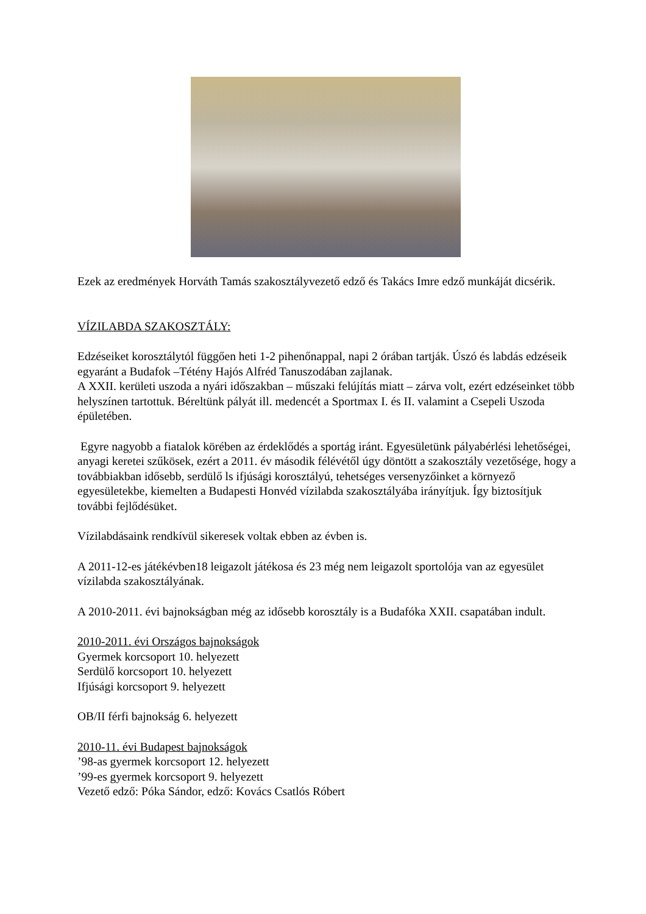Ezek az eredmények Horváth Tamás szakosztályvezető edző és Takács Imre edző munkáját dicsérik.
VÍZILABDA SZAKOSZTÁLY:
Edzéseiket korosztálytól függően heti 1-2 pihenőnappal, napi 2 órában tartják. Úszó és labdás edzéseik egyaránt a Budafok –Tétény Hajós Alfréd Tanuszodában zajlanak.
A XXII. kerületi uszoda a nyári időszakban – műszaki felújítás miatt – zárva volt, ezért edzéseinket több helyszínen tartottuk. Béreltünk pályát ill. medencét a Sportmax I. és II. valamint a Csepeli Uszoda épületében.
Egyre nagyobb a fiatalok körében az érdeklődés a sportág iránt. Egyesületünk pályabérlési lehetőségei, anyagi keretei szűkösek, ezért a 2011. év második félévétől úgy döntött a szakosztály vezetősége, hogy a továbbiakban idősebb, serdülő ls ifjúsági korosztályú, tehetséges versenyzőinket a környező egyesületekbe, kiemelten a Budapesti Honvéd vízilabda szakosztályába irányítjuk. Így biztosítjuk további fejlődésüket.
Vízilabdásaink rendkívül sikeresek voltak ebben az évben is.
A 2011-12-es játékévben18 leigazolt játékosa és 23 még nem leigazolt sportolója van az egyesület vízilabda szakosztályának.
A 2010-2011. évi bajnokságban még az idősebb korosztály is a Budafóka XXII. csapatában indult.
2010-2011. évi Országos bajnokságok
Gyermek korcsoport 10. helyezett
Serdülő korcsoport 10. helyezett
Ifjúsági korcsoport 9. helyezett
OB/II férfi bajnokság 6. helyezett
2010-11. évi Budapest bajnokságok
’98-as gyermek korcsoport 12. helyezett
’99-es gyermek korcsoport 9. helyezett
Vezető edző: Póka Sándor, edző: Kovács Csatlós Róbert